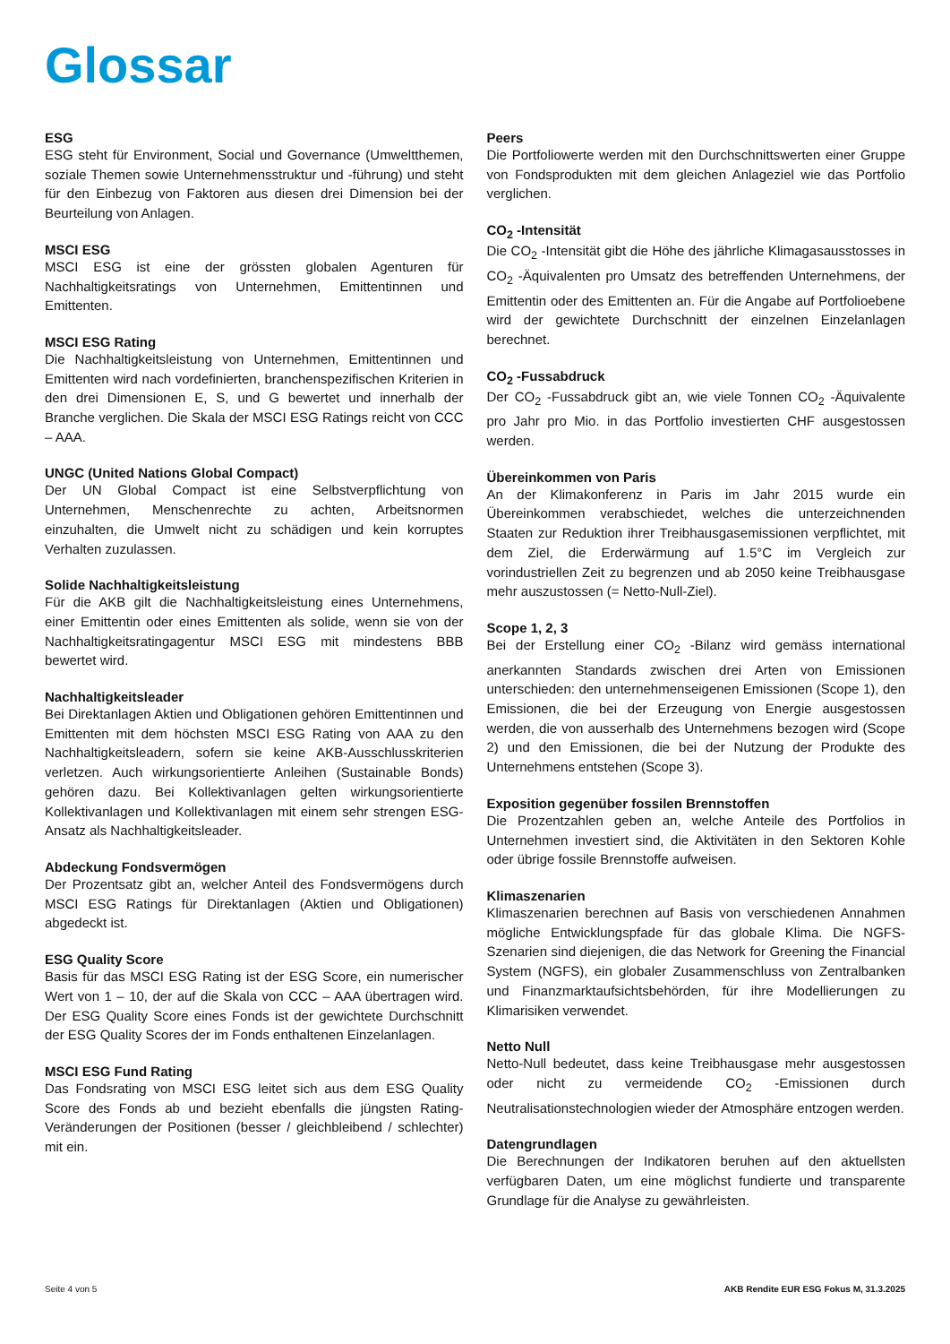Glossar
ESG
ESG steht für Environment, Social und Governance (Umweltthemen, soziale Themen sowie Unternehmensstruktur und -führung) und steht für den Einbezug von Faktoren aus diesen drei Dimension bei der Beurteilung von Anlagen.
MSCI ESG
MSCI ESG ist eine der grössten globalen Agenturen für Nachhaltigkeitsratings von Unternehmen, Emittentinnen und Emittenten.
MSCI ESG Rating
Die Nachhaltigkeitsleistung von Unternehmen, Emittentinnen und Emittenten wird nach vordefinierten, branchenspezifischen Kriterien in den drei Dimensionen E, S, und G bewertet und innerhalb der Branche verglichen. Die Skala der MSCI ESG Ratings reicht von CCC – AAA.
UNGC (United Nations Global Compact)
Der UN Global Compact ist eine Selbstverpflichtung von Unternehmen, Menschenrechte zu achten, Arbeitsnormen einzuhalten, die Umwelt nicht zu schädigen und kein korruptes Verhalten zuzulassen.
Solide Nachhaltigkeitsleistung
Für die AKB gilt die Nachhaltigkeitsleistung eines Unternehmens, einer Emittentin oder eines Emittenten als solide, wenn sie von der Nachhaltigkeitsratingagentur MSCI ESG mit mindestens BBB bewertet wird.
Nachhaltigkeitsleader
Bei Direktanlagen Aktien und Obligationen gehören Emittentinnen und Emittenten mit dem höchsten MSCI ESG Rating von AAA zu den Nachhaltigkeitsleadern, sofern sie keine AKB-Ausschlusskriterien verletzen. Auch wirkungsorientierte Anleihen (Sustainable Bonds) gehören dazu. Bei Kollektivanlagen gelten wirkungsorientierte Kollektivanlagen und Kollektivanlagen mit einem sehr strengen ESG-Ansatz als Nachhaltigkeitsleader.
Abdeckung Fondsvermögen
Der Prozentsatz gibt an, welcher Anteil des Fondsvermögens durch MSCI ESG Ratings für Direktanlagen (Aktien und Obligationen) abgedeckt ist.
ESG Quality Score
Basis für das MSCI ESG Rating ist der ESG Score, ein numerischer Wert von 1 – 10, der auf die Skala von CCC – AAA übertragen wird. Der ESG Quality Score eines Fonds ist der gewichtete Durchschnitt der ESG Quality Scores der im Fonds enthaltenen Einzelanlagen.
MSCI ESG Fund Rating
Das Fondsrating von MSCI ESG leitet sich aus dem ESG Quality Score des Fonds ab und bezieht ebenfalls die jüngsten Rating-Veränderungen der Positionen (besser / gleichbleibend / schlechter) mit ein.
Peers
Die Portfoliowerte werden mit den Durchschnittswerten einer Gruppe von Fondsprodukten mit dem gleichen Anlageziel wie das Portfolio verglichen.
CO<sub>2</sub> -Intensität
Die CO<sub>2</sub> -Intensität gibt die Höhe des jährliche Klimagasausstosses in CO<sub>2</sub> -Äquivalenten pro Umsatz des betreffenden Unternehmens, der Emittentin oder des Emittenten an. Für die Angabe auf Portfolioebene wird der gewichtete Durchschnitt der einzelnen Einzelanlagen berechnet.
CO<sub>2</sub> -Fussabdruck
Der CO<sub>2</sub> -Fussabdruck gibt an, wie viele Tonnen CO<sub>2</sub> -Äquivalente pro Jahr pro Mio. in das Portfolio investierten CHF ausgestossen werden.
Übereinkommen von Paris
An der Klimakonferenz in Paris im Jahr 2015 wurde ein Übereinkommen verabschiedet, welches die unterzeichnenden Staaten zur Reduktion ihrer Treibhausgasemissionen verpflichtet, mit dem Ziel, die Erderwärmung auf 1.5°C im Vergleich zur vorindustriellen Zeit zu begrenzen und ab 2050 keine Treibhausgase mehr auszustossen (= Netto-Null-Ziel).
Scope 1, 2, 3
Bei der Erstellung einer CO<sub>2</sub> -Bilanz wird gemäss international anerkannten Standards zwischen drei Arten von Emissionen unterschieden: den unternehmenseigenen Emissionen (Scope 1), den Emissionen, die bei der Erzeugung von Energie ausgestossen werden, die von ausserhalb des Unternehmens bezogen wird (Scope 2) und den Emissionen, die bei der Nutzung der Produkte des Unternehmens entstehen (Scope 3).
Exposition gegenüber fossilen Brennstoffen
Die Prozentzahlen geben an, welche Anteile des Portfolios in Unternehmen investiert sind, die Aktivitäten in den Sektoren Kohle oder übrige fossile Brennstoffe aufweisen.
Klimaszenarien
Klimaszenarien berechnen auf Basis von verschiedenen Annahmen mögliche Entwicklungspfade für das globale Klima. Die NGFS-Szenarien sind diejenigen, die das Network for Greening the Financial System (NGFS), ein globaler Zusammenschluss von Zentralbanken und Finanzmarktaufsichtsbehörden, für ihre Modellierungen zu Klimarisiken verwendet.
Netto Null
Netto-Null bedeutet, dass keine Treibhausgase mehr ausgestossen oder nicht zu vermeidende CO<sub>2</sub> -Emissionen durch Neutralisationstechnologien wieder der Atmosphäre entzogen werden.
Datengrundlagen
Die Berechnungen der Indikatoren beruhen auf den aktuellsten verfügbaren Daten, um eine möglichst fundierte und transparente Grundlage für die Analyse zu gewährleisten.
Seite 4 von 5 AKB Rendite EUR ESG Fokus M, 31.3.2025